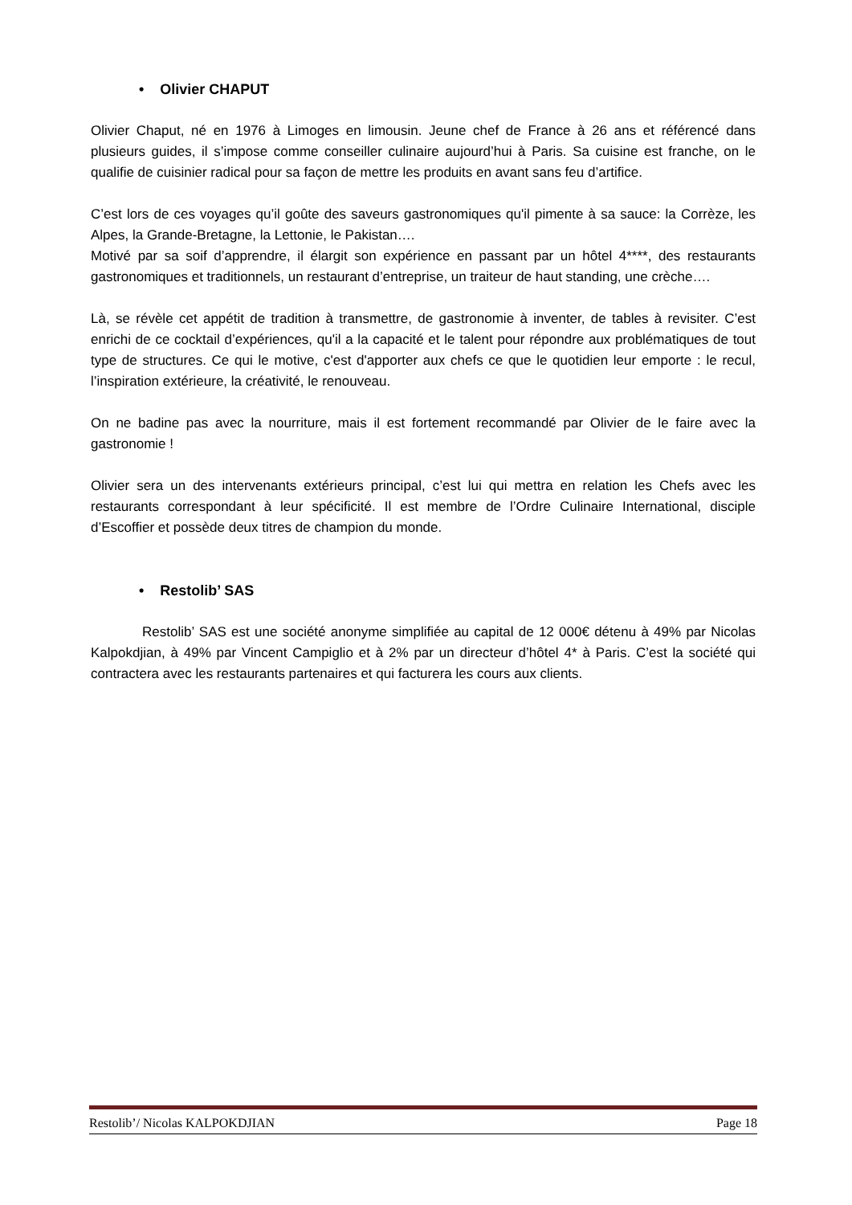• Olivier CHAPUT
Olivier Chaput, né en 1976 à Limoges en limousin. Jeune chef de France à 26 ans et référencé dans plusieurs guides, il s’impose comme conseiller culinaire aujourd’hui à Paris. Sa cuisine est franche, on le qualifie de cuisinier radical pour sa façon de mettre les produits en avant sans feu d’artifice.
C’est lors de ces voyages qu’il goûte des saveurs gastronomiques qu'il pimente à sa sauce: la Corrèze, les Alpes, la Grande-Bretagne, la Lettonie, le Pakistan….
Motivé par sa soif d’apprendre, il élargit son expérience en passant par un hôtel 4****, des restaurants gastronomiques et traditionnels, un restaurant d’entreprise, un traiteur de haut standing, une crèche….
Là, se révèle cet appétit de tradition à transmettre, de gastronomie à inventer, de tables à revisiter. C’est enrichi de ce cocktail d’expériences, qu'il a la capacité et le talent pour répondre aux problématiques de tout type de structures. Ce qui le motive, c'est d'apporter aux chefs ce que le quotidien leur emporte : le recul, l’inspiration extérieure, la créativité, le renouveau.
On ne badine pas avec la nourriture, mais il est fortement recommandé par Olivier de le faire avec la gastronomie !
Olivier sera un des intervenants extérieurs principal, c’est lui qui mettra en relation les Chefs avec les restaurants correspondant à leur spécificité. Il est membre de l’Ordre Culinaire International, disciple d’Escoffier et possède deux titres de champion du monde.
• Restolib’ SAS
Restolib’ SAS est une société anonyme simplifiée au capital de 12 000€ détenu à 49% par Nicolas Kalpokdjian, à 49% par Vincent Campiglio et à 2% par un directeur d’hôtel 4* à Paris. C’est la société qui contractera avec les restaurants partenaires et qui facturera les cours aux clients.
Restolib’/ Nicolas KALPOKDJIAN Page 18